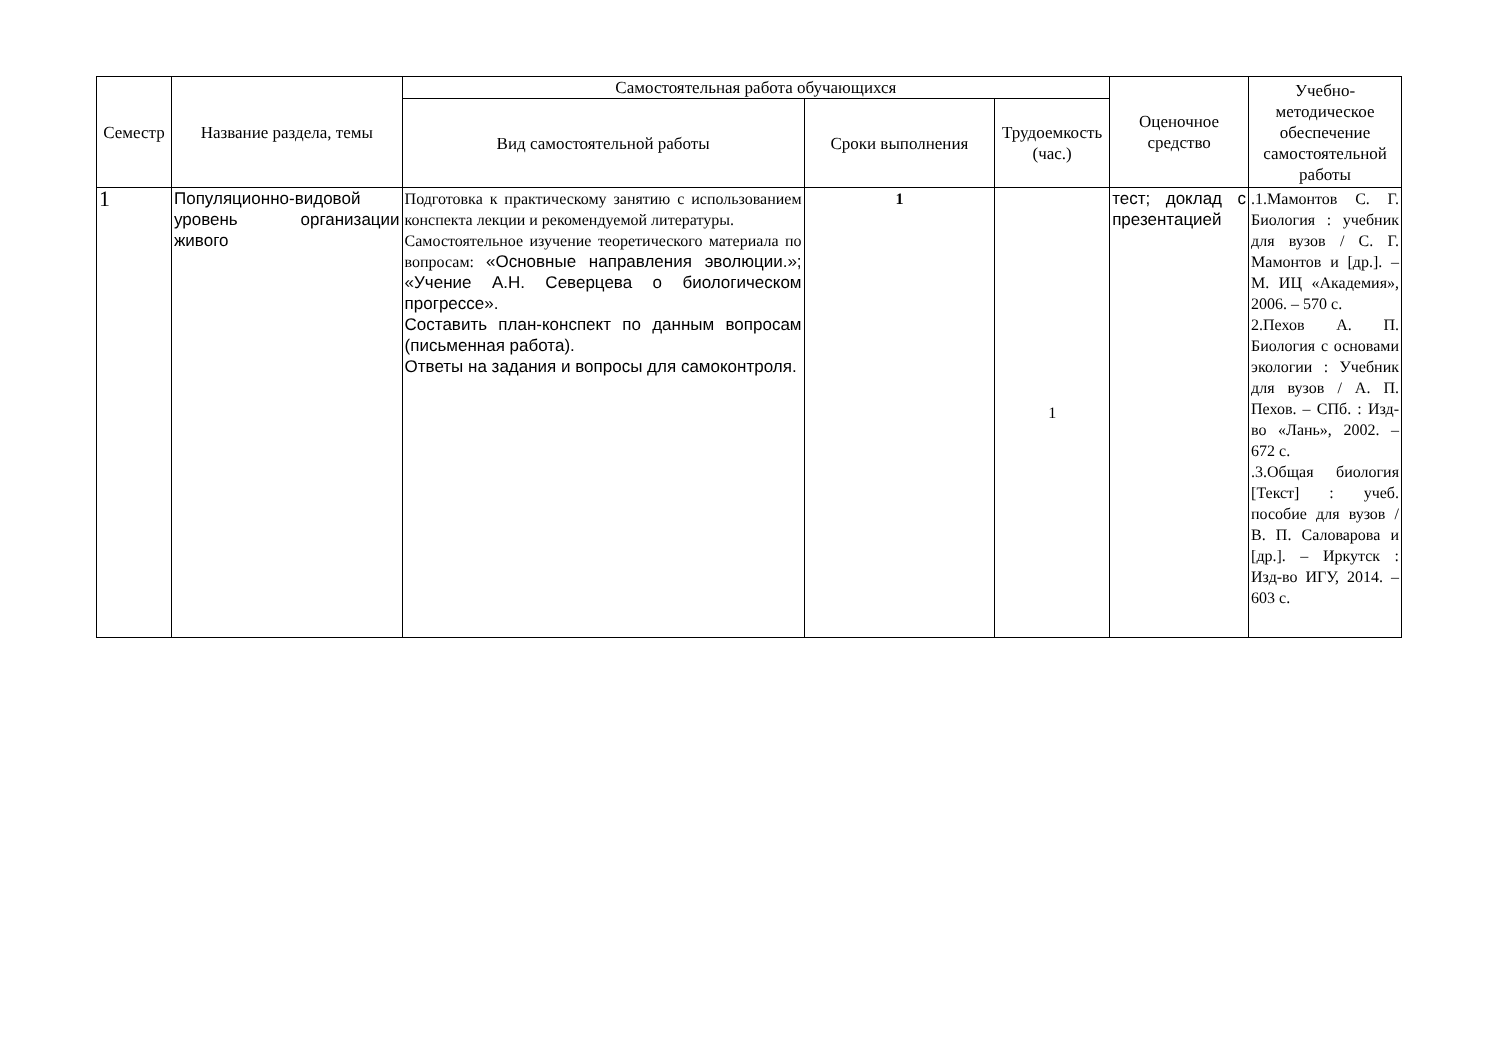| Семестр | Название раздела, темы | Самостоятельная работа обучающихся | | | Оценочное средство | Учебно-методическое обеспечение самостоятельной работы |
| --- | --- | --- | --- | --- | --- | --- |
| | | Вид самостоятельной работы | Сроки выполнения | Трудоемкость (час.) | | |
| 1 | Популяционно-видовой уровень организации живого | Подготовка к практическому занятию с использованием конспекта лекции и рекомендуемой литературы. Самостоятельное изучение теоретического материала по вопросам: «Основные направления эволюции.»; «Учение А.Н. Северцева о биологическом прогрессе». Составить план-конспект по данным вопросам (письменная работа). Ответы на задания и вопросы для самоконтроля. | 1 | 1 | тест; доклад с презентацией | .1.Мамонтов С. Г. Биология : учебник для вузов / С. Г. Мамонтов и [др.]. – М. ИЦ «Академия», 2006. – 570 с. 2.Пехов А. П. Биология с основами экологии : Учебник для вузов / А. П. Пехов. – СПб. : Изд-во «Лань», 2002. – 672 с. .3.Общая биология [Текст] : учеб. пособие для вузов / В. П. Саловарова и [др.]. – Иркутск : Изд-во ИГУ, 2014. – 603 с. |